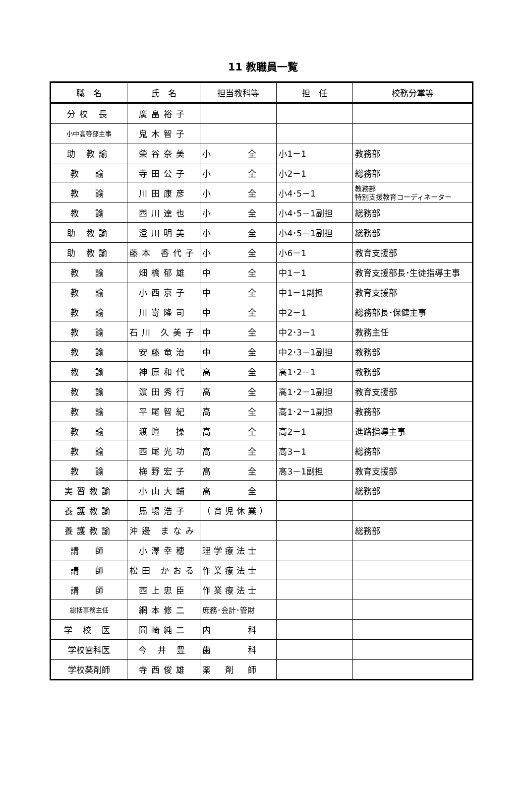11 教職員一覧
| 職 名 | 氏 名 | 担当教科等 | 担 任 | 校務分掌等 |
| --- | --- | --- | --- | --- |
| 分校 長 | 廣畠裕子 | | | |
| 小中高等部主事 | 鬼木智子 | | | |
| 助 教諭 | 榮谷奈美 | 小 全 | 小1－1 | 教務部 |
| 教 諭 | 寺田公子 | 小 全 | 小2－1 | 総務部 |
| 教 諭 | 川田康彦 | 小 全 | 小4･5－1 | 教務部 特別支援教育コーディネーター |
| 教 諭 | 西川達也 | 小 全 | 小4･5－1副担 | 総務部 |
| 助 教諭 | 澄川明美 | 小 全 | 小4･5－1副担 | 総務部 |
| 助 教諭 | 藤本 香代子 | 小 全 | 小6－1 | 教育支援部 |
| 教 諭 | 畑橋郁雄 | 中 全 | 中1－1 | 教育支援部長･生徒指導主事 |
| 教 諭 | 小西京子 | 中 全 | 中1－1副担 | 教育支援部 |
| 教 諭 | 川嵜隆司 | 中 全 | 中2－1 | 総務部長･保健主事 |
| 教 諭 | 石川 久美子 | 中 全 | 中2･3－1 | 教務主任 |
| 教 諭 | 安藤竜治 | 中 全 | 中2･3－1副担 | 教務部 |
| 教 諭 | 神原和代 | 高 全 | 高1･2－1 | 教務部 |
| 教 諭 | 濵田秀行 | 高 全 | 高1･2－1副担 | 教育支援部 |
| 教 諭 | 平尾智紀 | 高 全 | 高1･2－1副担 | 教務部 |
| 教 諭 | 渡邉 操 | 高 全 | 高2－1 | 進路指導主事 |
| 教 諭 | 西尾光功 | 高 全 | 高3－1 | 総務部 |
| 教 諭 | 梅野宏子 | 高 全 | 高3－1副担 | 教育支援部 |
| 実習教諭 | 小山大輔 | 高 全 | | 総務部 |
| 養護教諭 | 馬場浩子 | （育児休業） | | |
| 養護教諭 | 沖邊 まなみ | | | 総務部 |
| 講 師 | 小澤幸穂 | 理学療法士 | | |
| 講 師 | 松田 かおる | 作業療法士 | | |
| 講 師 | 西上忠臣 | 作業療法士 | | |
| 総括事務主任 | 網本修二 | 庶務･会計･管財 | | |
| 学 校 医 | 岡崎純二 | 内 科 | | |
| 学校歯科医 | 今 井 豊 | 歯 科 | | |
| 学校薬剤師 | 寺西俊雄 | 薬 剤 師 | | |